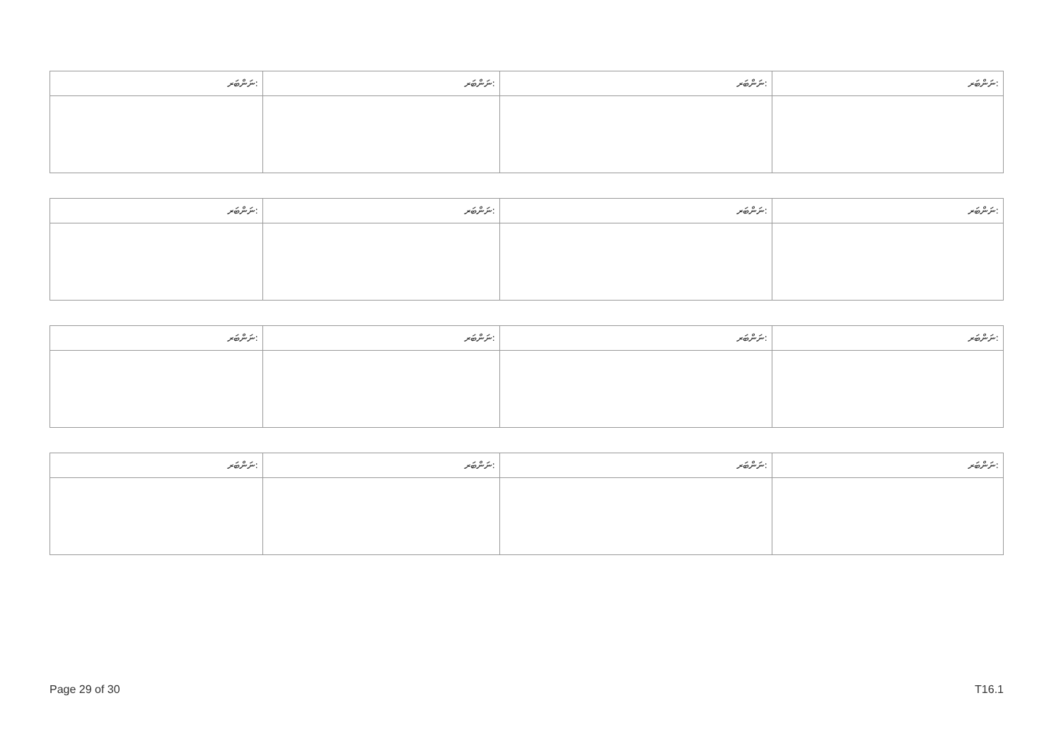| ނަންބަރ: | ނަންބަރ: | ނަންބަރ: | ނަންބަރ: |
| ނަންބަރ: | ނަންބަރ: | ނަންބަރ: | ނަންބަރ: |
| ނަންބަރ: | ނަންބަރ: | ނަންބަރ: | ނަންބަރ: |
| ނަންބަރ: | ނަންބަރ: | ނަންބަރ: | ނަންބަރ: |
Page 29 of 30 T16.1